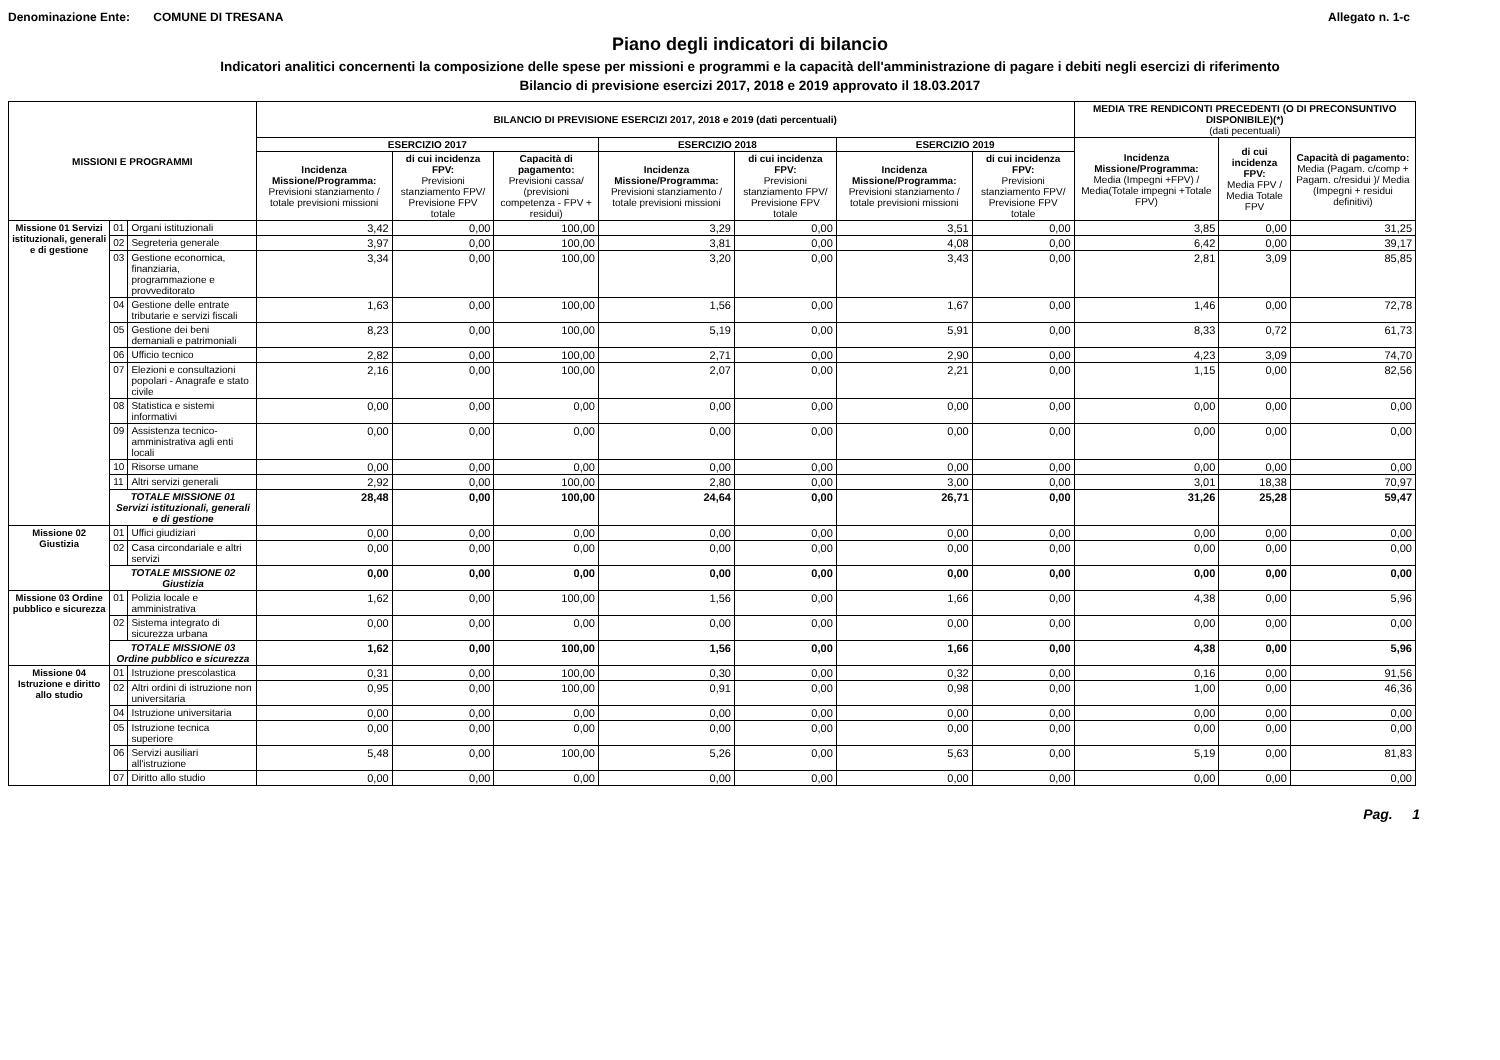Denominazione Ente: COMUNE DI TRESANA Allegato n. 1-c
Piano degli indicatori di bilancio
Indicatori analitici concernenti la composizione delle spese per missioni e programmi e la capacità dell'amministrazione di pagare i debiti negli esercizi di riferimento
Bilancio di previsione esercizi 2017, 2018 e 2019 approvato il 18.03.2017
| MISSIONI E PROGRAMMI | | | BILANCIO DI PREVISIONE ESERCIZI 2017, 2018 e 2019 (dati percentuali) | | | | | | | MEDIA TRE RENDICONTI PRECEDENTI (O DI PRECONSUNTIVO DISPONIBILE)(*) (dati pecentuali) | | |
| --- | --- | --- | --- | --- | --- | --- | --- | --- | --- | --- | --- | --- |
| | | | ESERCIZIO 2017 | | | ESERCIZIO 2018 | | ESERCIZIO 2019 | | Incidenza Missione/Programma: Media (Impegni +FPV) / Media(Totale impegni +Totale FPV) | di cui incidenza FPV: Media FPV / Media Totale FPV | Capacità di pagamento: Media (Pagam. c/comp + Pagam. c/residui )/ Media (Impegni + residui definitivi) |
| | | | Incidenza Missione/Programma: Previsioni stanziamento / totale previsioni missioni | di cui incidenza FPV: Previsioni stanziamento FPV/ Previsione FPV totale | Capacità di pagamento: Previsioni cassa/ (previsioni competenza - FPV + residui) | Incidenza Missione/Programma: Previsioni stanziamento / totale previsioni missioni | di cui incidenza FPV: Previsioni stanziamento FPV/ Previsione FPV totale | Incidenza Missione/Programma: Previsioni stanziamento / totale previsioni missioni | di cui incidenza FPV: Previsioni stanziamento FPV/ Previsione FPV totale | | | |
| Missione 01 Servizi istituzionali, generali e di gestione | 01 | Organi istituzionali | 3,42 | 0,00 | 100,00 | 3,29 | 0,00 | 3,51 | 0,00 | 3,85 | 0,00 | 31,25 |
| | 02 | Segreteria generale | 3,97 | 0,00 | 100,00 | 3,81 | 0,00 | 4,08 | 0,00 | 6,42 | 0,00 | 39,17 |
| | 03 | Gestione economica, finanziaria, programmazione e provveditorato | 3,34 | 0,00 | 100,00 | 3,20 | 0,00 | 3,43 | 0,00 | 2,81 | 3,09 | 85,85 |
| | 04 | Gestione delle entrate tributarie e servizi fiscali | 1,63 | 0,00 | 100,00 | 1,56 | 0,00 | 1,67 | 0,00 | 1,46 | 0,00 | 72,78 |
| | 05 | Gestione dei beni demaniali e patrimoniali | 8,23 | 0,00 | 100,00 | 5,19 | 0,00 | 5,91 | 0,00 | 8,33 | 0,72 | 61,73 |
| | 06 | Ufficio tecnico | 2,82 | 0,00 | 100,00 | 2,71 | 0,00 | 2,90 | 0,00 | 4,23 | 3,09 | 74,70 |
| | 07 | Elezioni e consultazioni popolari - Anagrafe e stato civile | 2,16 | 0,00 | 100,00 | 2,07 | 0,00 | 2,21 | 0,00 | 1,15 | 0,00 | 82,56 |
| | 08 | Statistica e sistemi informativi | 0,00 | 0,00 | 0,00 | 0,00 | 0,00 | 0,00 | 0,00 | 0,00 | 0,00 | 0,00 |
| | 09 | Assistenza tecnico-amministrativa agli enti locali | 0,00 | 0,00 | 0,00 | 0,00 | 0,00 | 0,00 | 0,00 | 0,00 | 0,00 | 0,00 |
| | 10 | Risorse umane | 0,00 | 0,00 | 0,00 | 0,00 | 0,00 | 0,00 | 0,00 | 0,00 | 0,00 | 0,00 |
| | 11 | Altri servizi generali | 2,92 | 0,00 | 100,00 | 2,80 | 0,00 | 3,00 | 0,00 | 3,01 | 18,38 | 70,97 |
| | TOTALE MISSIONE 01 Servizi istituzionali, generali e di gestione | | 28,48 | 0,00 | 100,00 | 24,64 | 0,00 | 26,71 | 0,00 | 31,26 | 25,28 | 59,47 |
| Missione 02 Giustizia | 01 | Uffici giudiziari | 0,00 | 0,00 | 0,00 | 0,00 | 0,00 | 0,00 | 0,00 | 0,00 | 0,00 | 0,00 |
| | 02 | Casa circondariale e altri servizi | 0,00 | 0,00 | 0,00 | 0,00 | 0,00 | 0,00 | 0,00 | 0,00 | 0,00 | 0,00 |
| | TOTALE MISSIONE 02 Giustizia | | 0,00 | 0,00 | 0,00 | 0,00 | 0,00 | 0,00 | 0,00 | 0,00 | 0,00 | 0,00 |
| Missione 03 Ordine pubblico e sicurezza | 01 | Polizia locale e amministrativa | 1,62 | 0,00 | 100,00 | 1,56 | 0,00 | 1,66 | 0,00 | 4,38 | 0,00 | 5,96 |
| | 02 | Sistema integrato di sicurezza urbana | 0,00 | 0,00 | 0,00 | 0,00 | 0,00 | 0,00 | 0,00 | 0,00 | 0,00 | 0,00 |
| | TOTALE MISSIONE 03 Ordine pubblico e sicurezza | | 1,62 | 0,00 | 100,00 | 1,56 | 0,00 | 1,66 | 0,00 | 4,38 | 0,00 | 5,96 |
| Missione 04 Istruzione e diritto allo studio | 01 | Istruzione prescolastica | 0,31 | 0,00 | 100,00 | 0,30 | 0,00 | 0,32 | 0,00 | 0,16 | 0,00 | 91,56 |
| | 02 | Altri ordini di istruzione non universitaria | 0,95 | 0,00 | 100,00 | 0,91 | 0,00 | 0,98 | 0,00 | 1,00 | 0,00 | 46,36 |
| | 04 | Istruzione universitaria | 0,00 | 0,00 | 0,00 | 0,00 | 0,00 | 0,00 | 0,00 | 0,00 | 0,00 | 0,00 |
| | 05 | Istruzione tecnica superiore | 0,00 | 0,00 | 0,00 | 0,00 | 0,00 | 0,00 | 0,00 | 0,00 | 0,00 | 0,00 |
| | 06 | Servizi ausiliari all'istruzione | 5,48 | 0,00 | 100,00 | 5,26 | 0,00 | 5,63 | 0,00 | 5,19 | 0,00 | 81,83 |
| | 07 | Diritto allo studio | 0,00 | 0,00 | 0,00 | 0,00 | 0,00 | 0,00 | 0,00 | 0,00 | 0,00 | 0,00 |
Pag. 1